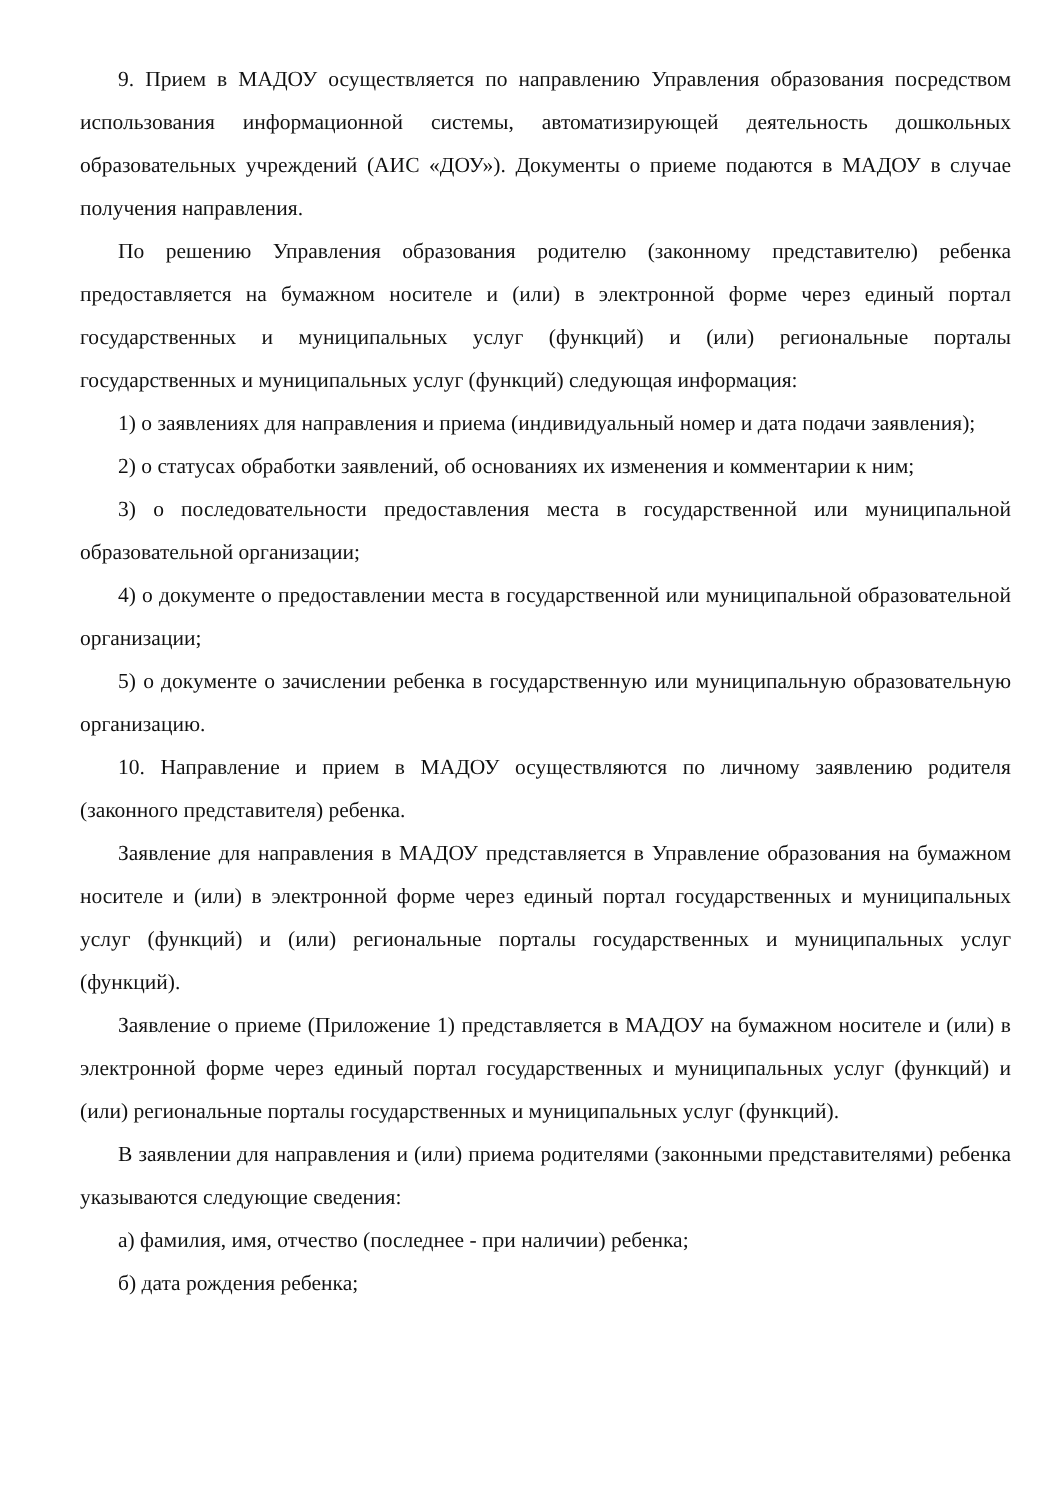9. Прием в МАДОУ осуществляется по направлению Управления образования посредством использования информационной системы, автоматизирующей деятельность дошкольных образовательных учреждений (АИС «ДОУ»). Документы о приеме подаются в МАДОУ в случае получения направления.
По решению Управления образования родителю (законному представителю) ребенка предоставляется на бумажном носителе и (или) в электронной форме через единый портал государственных и муниципальных услуг (функций) и (или) региональные порталы государственных и муниципальных услуг (функций) следующая информация:
1) о заявлениях для направления и приема (индивидуальный номер и дата подачи заявления);
2) о статусах обработки заявлений, об основаниях их изменения и комментарии к ним;
3) о последовательности предоставления места в государственной или муниципальной образовательной организации;
4) о документе о предоставлении места в государственной или муниципальной образовательной организации;
5) о документе о зачислении ребенка в государственную или муниципальную образовательную организацию.
10. Направление и прием в МАДОУ осуществляются по личному заявлению родителя (законного представителя) ребенка.
Заявление для направления в МАДОУ представляется в Управление образования на бумажном носителе и (или) в электронной форме через единый портал государственных и муниципальных услуг (функций) и (или) региональные порталы государственных и муниципальных услуг (функций).
Заявление о приеме (Приложение 1) представляется в МАДОУ на бумажном носителе и (или) в электронной форме через единый портал государственных и муниципальных услуг (функций) и (или) региональные порталы государственных и муниципальных услуг (функций).
В заявлении для направления и (или) приема родителями (законными представителями) ребенка указываются следующие сведения:
а) фамилия, имя, отчество (последнее - при наличии) ребенка;
б) дата рождения ребенка;